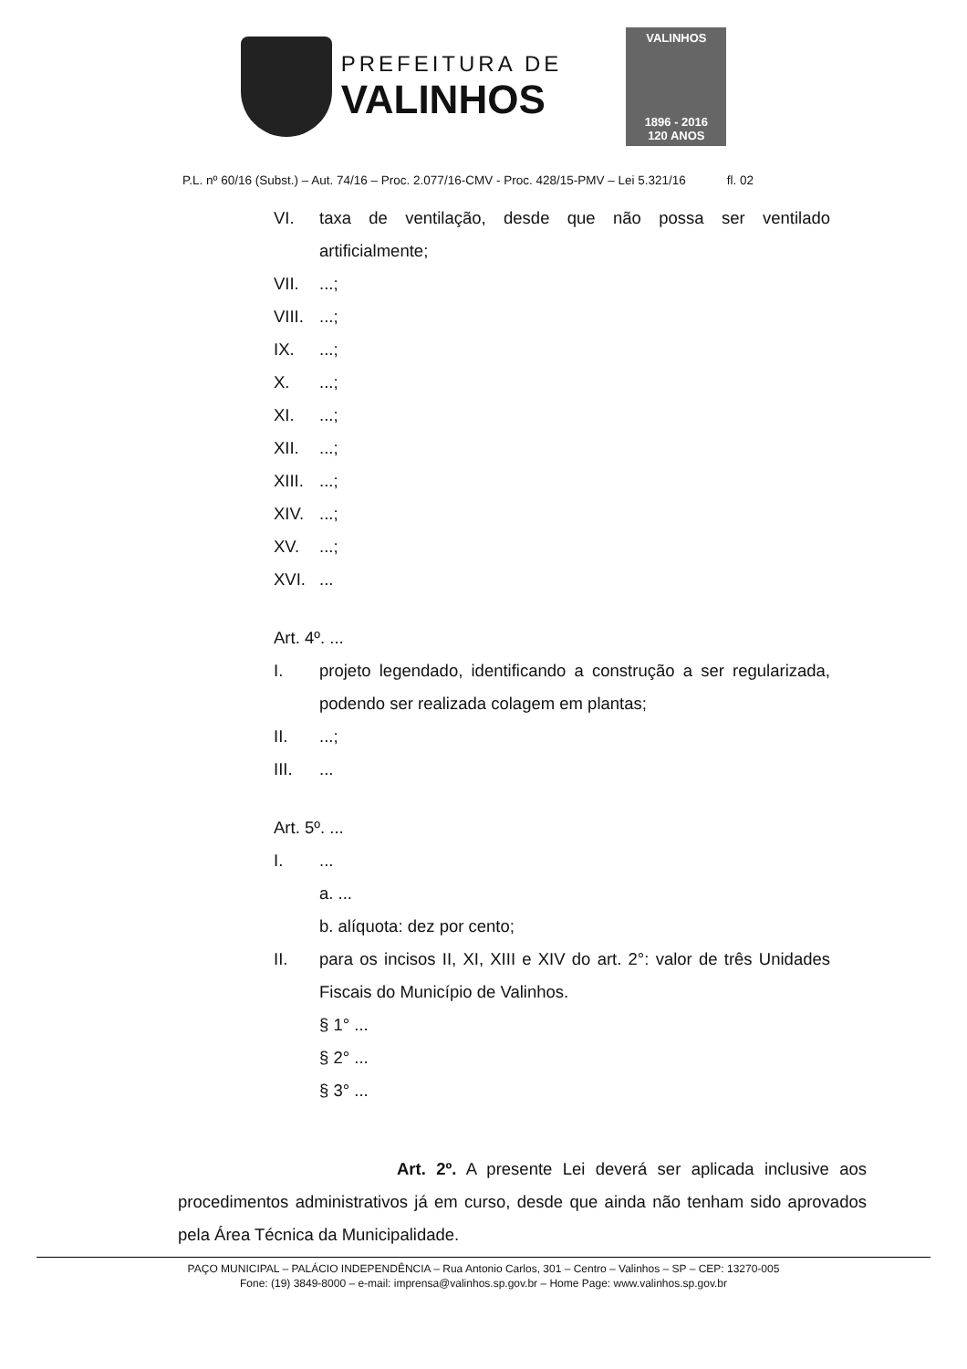PREFEITURA DE
VALINHOS
VALINHOS
1896 - 2016
120 ANOS
P.L. nº 60/16 (Subst.) – Aut. 74/16 – Proc. 2.077/16-CMV - Proc. 428/15-PMV – Lei 5.321/16 fl. 02
VI. taxa de ventilação, desde que não possa ser ventilado artificialmente;
VII. ...;
VIII.
...;
IX. ...;
X. ...;
XI. ...;
XII. ...;
XIII.
...;
XIV. ...;
XV. ...;
XVI. ...
Art. 4º. ...
I. projeto legendado, identificando a construção a ser regularizada, podendo ser realizada colagem em plantas;
II. ...;
III. ...
Art. 5º. ...
I. ...
a. ...
b. alíquota: dez por cento;
II. para os incisos II, XI, XIII e XIV do art. 2°: valor de três Unidades Fiscais do Município de Valinhos.
§ 1° ...
§ 2° ...
§ 3° ...
Art. 2º. A presente Lei deverá ser aplicada inclusive aos procedimentos administrativos já em curso, desde que ainda não tenham sido aprovados pela Área Técnica da Municipalidade.
PAÇO MUNICIPAL – PALÁCIO INDEPENDÊNCIA – Rua Antonio Carlos, 301 – Centro – Valinhos – SP – CEP: 13270-005
Fone: (19) 3849-8000 – e-mail: imprensa@valinhos.sp.gov.br – Home Page: www.valinhos.sp.gov.br